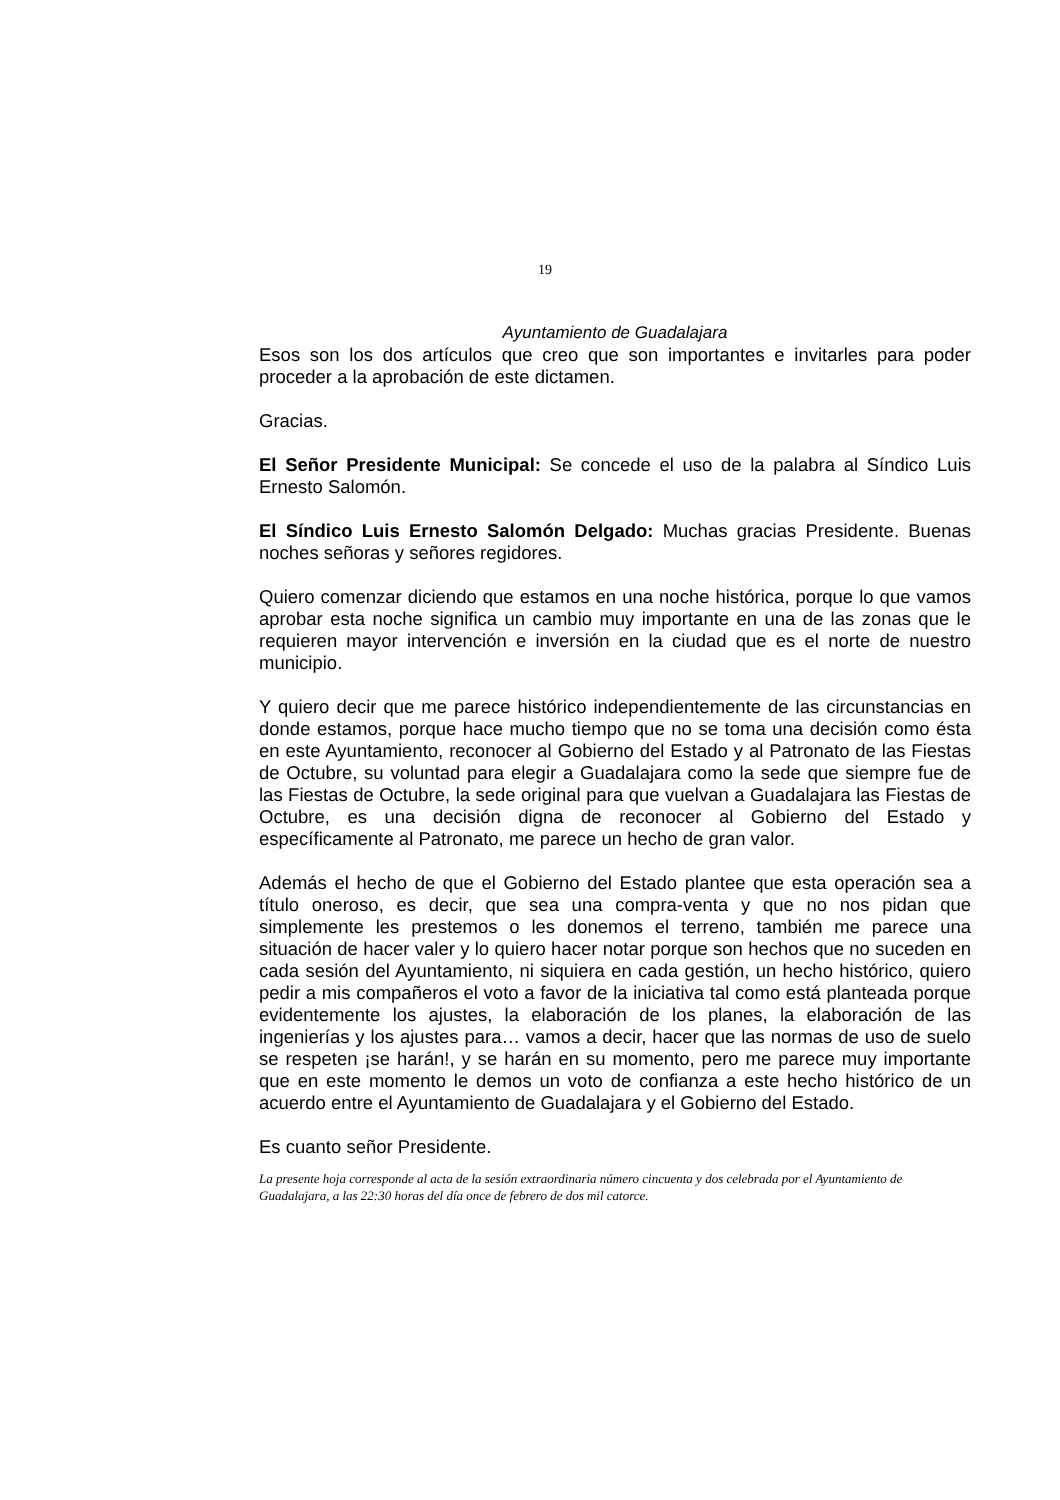19
Ayuntamiento de Guadalajara
Esos son los dos artículos que creo que son importantes e invitarles para poder proceder a la aprobación de este dictamen.
Gracias.
El Señor Presidente Municipal: Se concede el uso de la palabra al Síndico Luis Ernesto Salomón.
El Síndico Luis Ernesto Salomón Delgado: Muchas gracias Presidente. Buenas noches señoras y señores regidores.
Quiero comenzar diciendo que estamos en una noche histórica, porque lo que vamos aprobar esta noche significa un cambio muy importante en una de las zonas que le requieren mayor intervención e inversión en la ciudad que es el norte de nuestro municipio.
Y quiero decir que me parece histórico independientemente de las circunstancias en donde estamos, porque hace mucho tiempo que no se toma una decisión como ésta en este Ayuntamiento, reconocer al Gobierno del Estado y al Patronato de las Fiestas de Octubre, su voluntad para elegir a Guadalajara como la sede que siempre fue de las Fiestas de Octubre, la sede original para que vuelvan a Guadalajara las Fiestas de Octubre, es una decisión digna de reconocer al Gobierno del Estado y específicamente al Patronato, me parece un hecho de gran valor.
Además el hecho de que el Gobierno del Estado plantee que esta operación sea a título oneroso, es decir, que sea una compra-venta y que no nos pidan que simplemente les prestemos o les donemos el terreno, también me parece una situación de hacer valer y lo quiero hacer notar porque son hechos que no suceden en cada sesión del Ayuntamiento, ni siquiera en cada gestión, un hecho histórico, quiero pedir a mis compañeros el voto a favor de la iniciativa tal como está planteada porque evidentemente los ajustes, la elaboración de los planes, la elaboración de las ingenierías y los ajustes para… vamos a decir, hacer que las normas de uso de suelo se respeten ¡se harán!, y se harán en su momento, pero me parece muy importante que en este momento le demos un voto de confianza a este hecho histórico de un acuerdo entre el Ayuntamiento de Guadalajara y el Gobierno del Estado.
Es cuanto señor Presidente.
La presente hoja corresponde al acta de la sesión extraordinaria número cincuenta y dos celebrada por el Ayuntamiento de Guadalajara, a las 22:30 horas del día once de febrero de dos mil catorce.